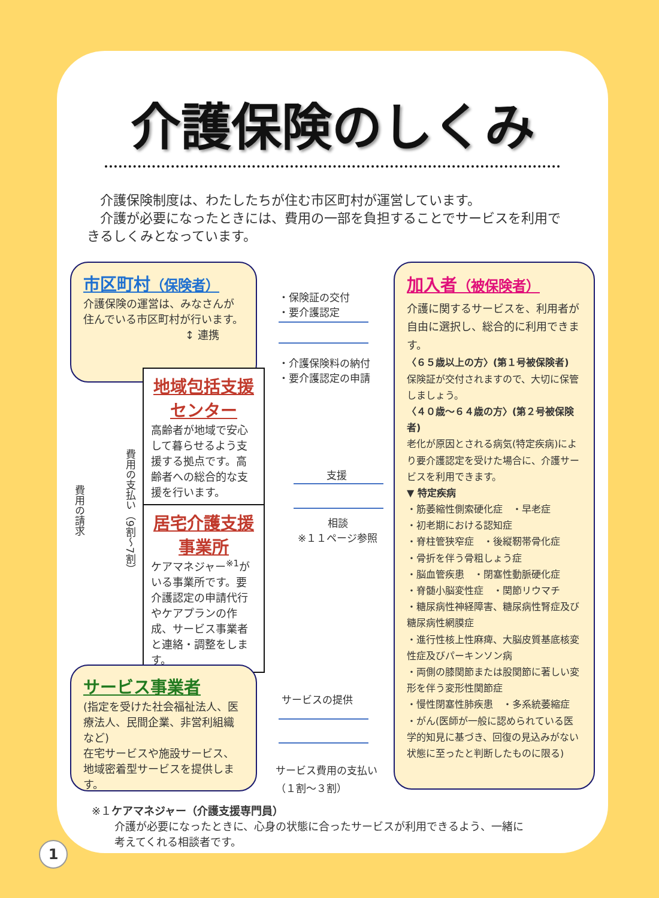介護保険のしくみ
　介護保険制度は、わたしたちが住む市区町村が運営しています。
　介護が必要になったときには、費用の一部を負担することでサービスを利用できるしくみとなっています。
市区町村（保険者）
介護保険の運営は、みなさんが住んでいる市区町村が行います。
↕ 連携
地域包括支援センター
高齢者が地域で安心して暮らせるよう支援する拠点です。高齢者への総合的な支援を行います。
居宅介護支援事業所
ケアマネジャー<sup>※1</sup>がいる事業所です。要介護認定の申請代行やケアプランの作成、サービス事業者と連絡・調整をします。
費用の請求
費用の支払い（9割～7割）
サービス事業者
(指定を受けた社会福祉法人、医療法人、民間企業、非営利組織など)
在宅サービスや施設サービス、地域密着型サービスを提供します。
・保険証の交付
・要介護認定
・介護保険料の納付
・要介護認定の申請
支援
相談
※１１ページ参照
サービスの提供
サービス費用の支払い
（１割～３割）
加入者（被保険者）
介護に関するサービスを、利用者が自由に選択し、総合的に利用できます。
〈６５歳以上の方〉(第１号被保険者)
保険証が交付されますので、大切に保管しましょう。
〈４０歳～６４歳の方〉(第２号被保険者)
老化が原因とされる病気(特定疾病)により要介護認定を受けた場合に、介護サービスを利用できます。
▼ 特定疾病
・筋萎縮性側索硬化症　・早老症
・初老期における認知症
・脊柱管狭窄症　・後縦靭帯骨化症
・骨折を伴う骨粗しょう症
・脳血管疾患　・閉塞性動脈硬化症
・脊髄小脳変性症　・関節リウマチ
・糖尿病性神経障害、糖尿病性腎症及び糖尿病性網膜症
・進行性核上性麻痺、大脳皮質基底核変性症及びパーキンソン病
・両側の膝関節または股関節に著しい変形を伴う変形性関節症
・慢性閉塞性肺疾患　・多系統萎縮症
・がん(医師が一般に認められている医学的知見に基づき、回復の見込みがない状態に至ったと判断したものに限る)
※１ケアマネジャー（介護支援専門員）
介護が必要になったときに、心身の状態に合ったサービスが利用できるよう、一緒に
考えてくれる相談者です。
1